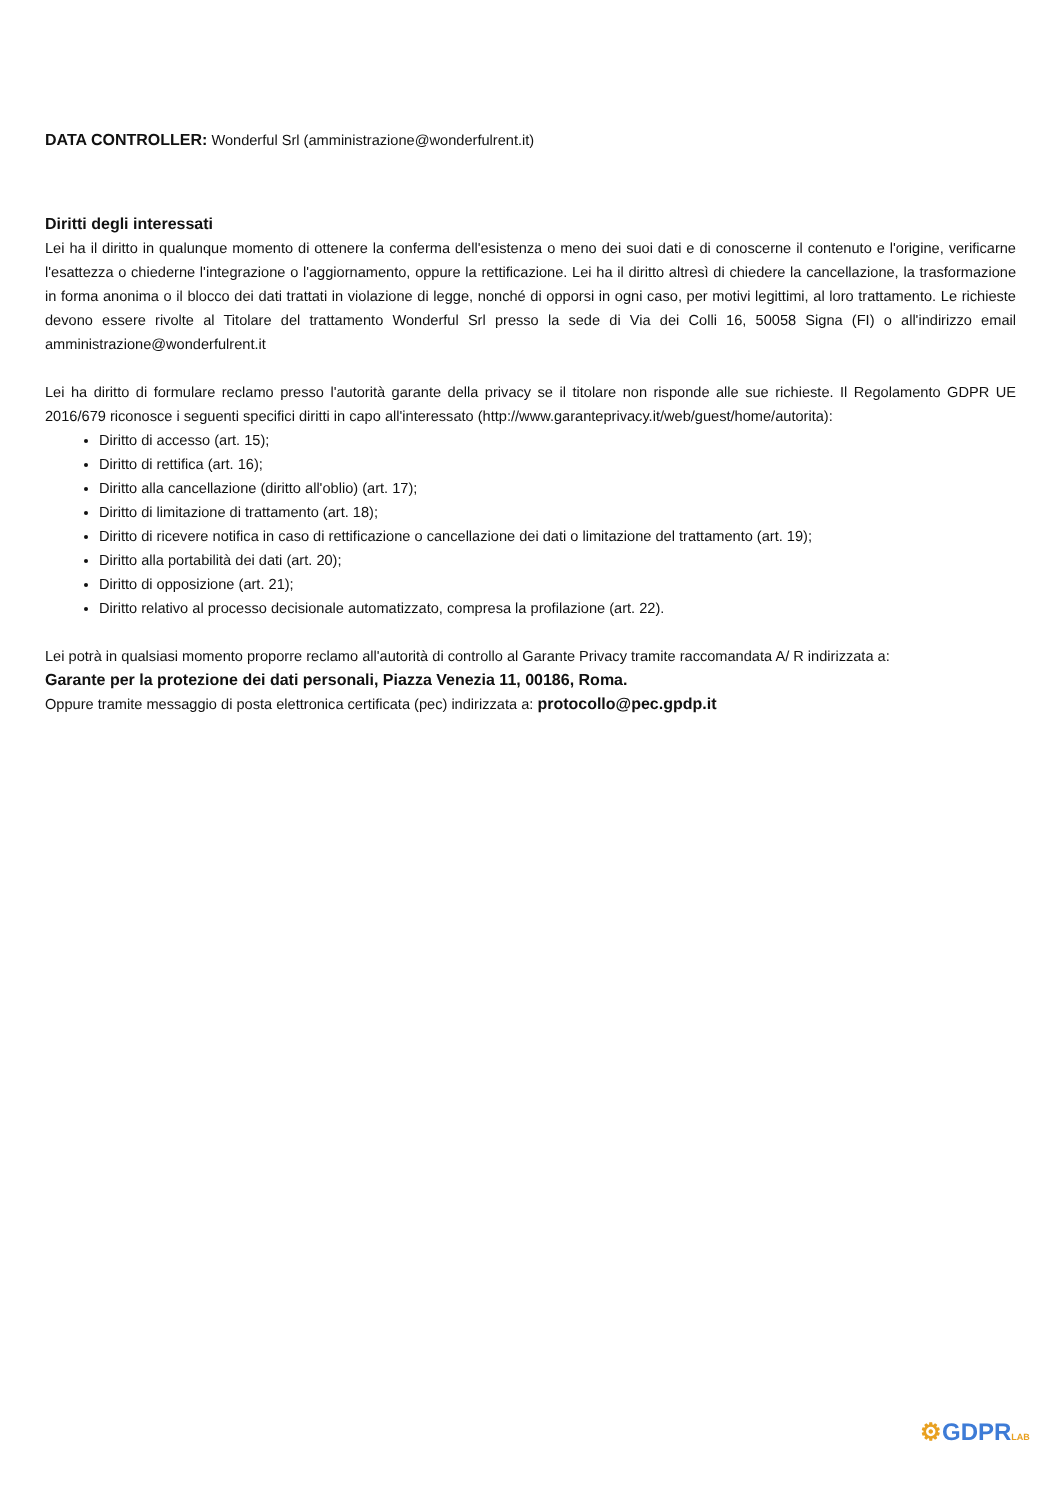DATA CONTROLLER: Wonderful Srl (amministrazione@wonderfulrent.it)
Diritti degli interessati
Lei ha il diritto in qualunque momento di ottenere la conferma dell'esistenza o meno dei suoi dati e di conoscerne il contenuto e l'origine, verificarne l'esattezza o chiederne l'integrazione o l'aggiornamento, oppure la rettificazione. Lei ha il diritto altresì di chiedere la cancellazione, la trasformazione in forma anonima o il blocco dei dati trattati in violazione di legge, nonché di opporsi in ogni caso, per motivi legittimi, al loro trattamento. Le richieste devono essere rivolte al Titolare del trattamento Wonderful Srl presso la sede di Via dei Colli 16, 50058 Signa (FI) o all'indirizzo email amministrazione@wonderfulrent.it
Lei ha diritto di formulare reclamo presso l'autorità garante della privacy se il titolare non risponde alle sue richieste. Il Regolamento GDPR UE 2016/679 riconosce i seguenti specifici diritti in capo all'interessato (http://www.garanteprivacy.it/web/guest/home/autorita):
Diritto di accesso (art. 15);
Diritto di rettifica (art. 16);
Diritto alla cancellazione (diritto all'oblio) (art. 17);
Diritto di limitazione di trattamento (art. 18);
Diritto di ricevere notifica in caso di rettificazione o cancellazione dei dati o limitazione del trattamento (art. 19);
Diritto alla portabilità dei dati (art. 20);
Diritto di opposizione (art. 21);
Diritto relativo al processo decisionale automatizzato, compresa la profilazione (art. 22).
Lei potrà in qualsiasi momento proporre reclamo all'autorità di controllo al Garante Privacy tramite raccomandata A/ R indirizzata a:
Garante per la protezione dei dati personali, Piazza Venezia 11, 00186, Roma.
Oppure tramite messaggio di posta elettronica certificata (pec) indirizzata a: protocollo@pec.gpdp.it
⚙GDPRLAB